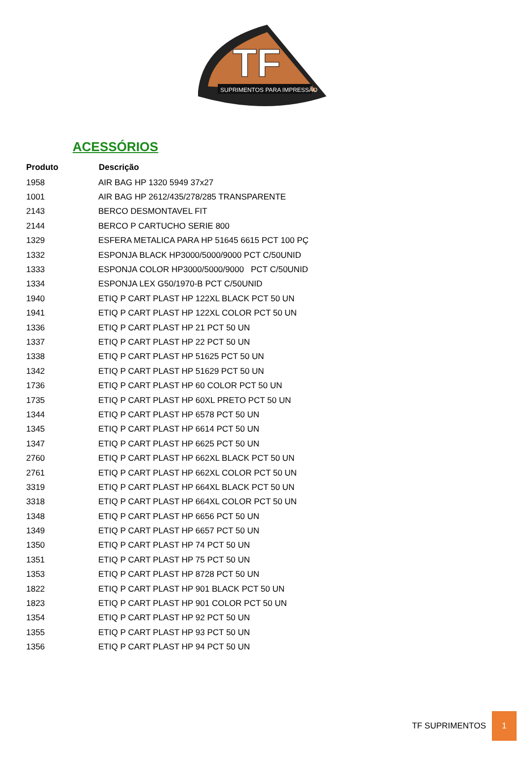TF
SUPRIMENTOS PARA IMPRESSÃO
ACESSÓRIOS
| Produto | Descrição |
| --- | --- |
| 1958 | AIR BAG HP 1320 5949 37x27 |
| 1001 | AIR BAG HP 2612/435/278/285 TRANSPARENTE |
| 2143 | BERCO DESMONTAVEL FIT |
| 2144 | BERCO P CARTUCHO SERIE 800 |
| 1329 | ESFERA METALICA PARA HP 51645 6615 PCT 100 PÇ |
| 1332 | ESPONJA BLACK HP3000/5000/9000 PCT C/50UNID |
| 1333 | ESPONJA COLOR HP3000/5000/9000 PCT C/50UNID |
| 1334 | ESPONJA LEX G50/1970-B PCT C/50UNID |
| 1940 | ETIQ P CART PLAST HP 122XL BLACK PCT 50 UN |
| 1941 | ETIQ P CART PLAST HP 122XL COLOR PCT 50 UN |
| 1336 | ETIQ P CART PLAST HP 21 PCT 50 UN |
| 1337 | ETIQ P CART PLAST HP 22 PCT 50 UN |
| 1338 | ETIQ P CART PLAST HP 51625 PCT 50 UN |
| 1342 | ETIQ P CART PLAST HP 51629 PCT 50 UN |
| 1736 | ETIQ P CART PLAST HP 60 COLOR PCT 50 UN |
| 1735 | ETIQ P CART PLAST HP 60XL PRETO PCT 50 UN |
| 1344 | ETIQ P CART PLAST HP 6578 PCT 50 UN |
| 1345 | ETIQ P CART PLAST HP 6614 PCT 50 UN |
| 1347 | ETIQ P CART PLAST HP 6625 PCT 50 UN |
| 2760 | ETIQ P CART PLAST HP 662XL BLACK PCT 50 UN |
| 2761 | ETIQ P CART PLAST HP 662XL COLOR PCT 50 UN |
| 3319 | ETIQ P CART PLAST HP 664XL BLACK PCT 50 UN |
| 3318 | ETIQ P CART PLAST HP 664XL COLOR PCT 50 UN |
| 1348 | ETIQ P CART PLAST HP 6656 PCT 50 UN |
| 1349 | ETIQ P CART PLAST HP 6657 PCT 50 UN |
| 1350 | ETIQ P CART PLAST HP 74 PCT 50 UN |
| 1351 | ETIQ P CART PLAST HP 75 PCT 50 UN |
| 1353 | ETIQ P CART PLAST HP 8728 PCT 50 UN |
| 1822 | ETIQ P CART PLAST HP 901 BLACK PCT 50 UN |
| 1823 | ETIQ P CART PLAST HP 901 COLOR PCT 50 UN |
| 1354 | ETIQ P CART PLAST HP 92 PCT 50 UN |
| 1355 | ETIQ P CART PLAST HP 93 PCT 50 UN |
| 1356 | ETIQ P CART PLAST HP 94 PCT 50 UN |
TF SUPRIMENTOS 1